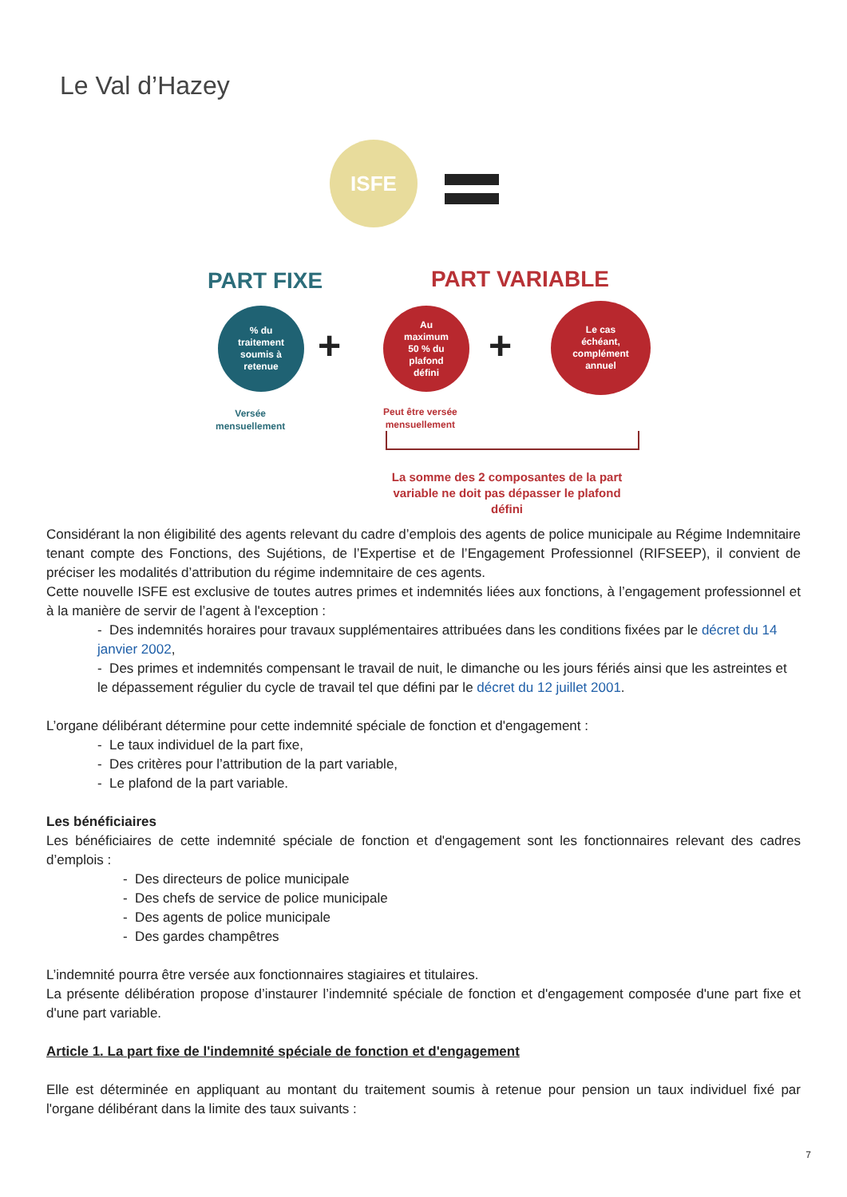Le Val d’Hazey
ISFE
PART FIXE PART VARIABLE
% du
traitement
soumis à
retenue
+
Au
maximum
50 % du
plafond
défini
+
Le cas
échéant,
complément
annuel
Versée
mensuellement
Peut être versée
mensuellement
La somme des 2 composantes de la part variable ne doit pas dépasser le plafond défini
Considérant la non éligibilité des agents relevant du cadre d’emplois des agents de police municipale au Régime Indemnitaire tenant compte des Fonctions, des Sujétions, de l’Expertise et de l’Engagement Professionnel (RIFSEEP), il convient de préciser les modalités d’attribution du régime indemnitaire de ces agents.
Cette nouvelle ISFE est exclusive de toutes autres primes et indemnités liées aux fonctions, à l’engagement professionnel et à la manière de servir de l’agent à l'exception :
- Des indemnités horaires pour travaux supplémentaires attribuées dans les conditions fixées par le décret du 14 janvier 2002,
- Des primes et indemnités compensant le travail de nuit, le dimanche ou les jours fériés ainsi que les astreintes et le dépassement régulier du cycle de travail tel que défini par le décret du 12 juillet 2001.
L’organe délibérant détermine pour cette indemnité spéciale de fonction et d'engagement :
- Le taux individuel de la part fixe,
- Des critères pour l’attribution de la part variable,
- Le plafond de la part variable.
Les bénéficiaires
Les bénéficiaires de cette indemnité spéciale de fonction et d'engagement sont les fonctionnaires relevant des cadres d’emplois :
- Des directeurs de police municipale
- Des chefs de service de police municipale
- Des agents de police municipale
- Des gardes champêtres
L’indemnité pourra être versée aux fonctionnaires stagiaires et titulaires.
La présente délibération propose d’instaurer l’indemnité spéciale de fonction et d'engagement composée d'une part fixe et d'une part variable.
Article 1. La part fixe de l'indemnité spéciale de fonction et d'engagement
Elle est déterminée en appliquant au montant du traitement soumis à retenue pour pension un taux individuel fixé par l'organe délibérant dans la limite des taux suivants :
7